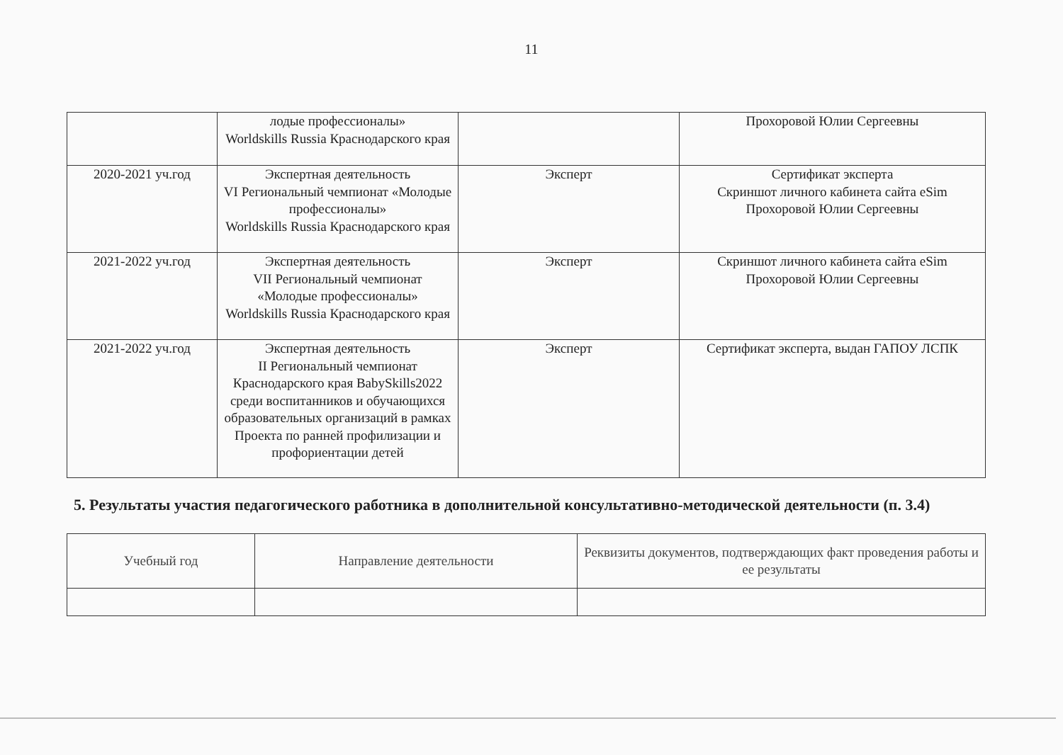11
| | лодые профессионалы» Worldskills Russia Краснодарского края | | Прохоровой Юлии Сергеевны |
| 2020-2021 уч.год | Экспертная деятельность VI Региональный чемпионат «Молодые профессионалы» Worldskills Russia Краснодарского края | Эксперт | Сертификат эксперта Скриншот личного кабинета сайта eSim Прохоровой Юлии Сергеевны |
| 2021-2022 уч.год | Экспертная деятельность VII Региональный чемпионат «Молодые профессионалы» Worldskills Russia Краснодарского края | Эксперт | Скриншот личного кабинета сайта eSim Прохоровой Юлии Сергеевны |
| 2021-2022 уч.год | Экспертная деятельность II Региональный чемпионат Краснодарского края BabySkills2022 среди воспитанников и обучающихся образовательных организаций в рамках Проекта по ранней профилизации и профориентации детей | Эксперт | Сертификат эксперта, выдан ГАПОУ ЛСПК |
5. Результаты участия педагогического работника в дополнительной консультативно-методической деятельности (п. 3.4)
| Учебный год | Направление деятельности | Реквизиты документов, подтверждающих факт проведения работы и ее результаты |
| --- | --- | --- |